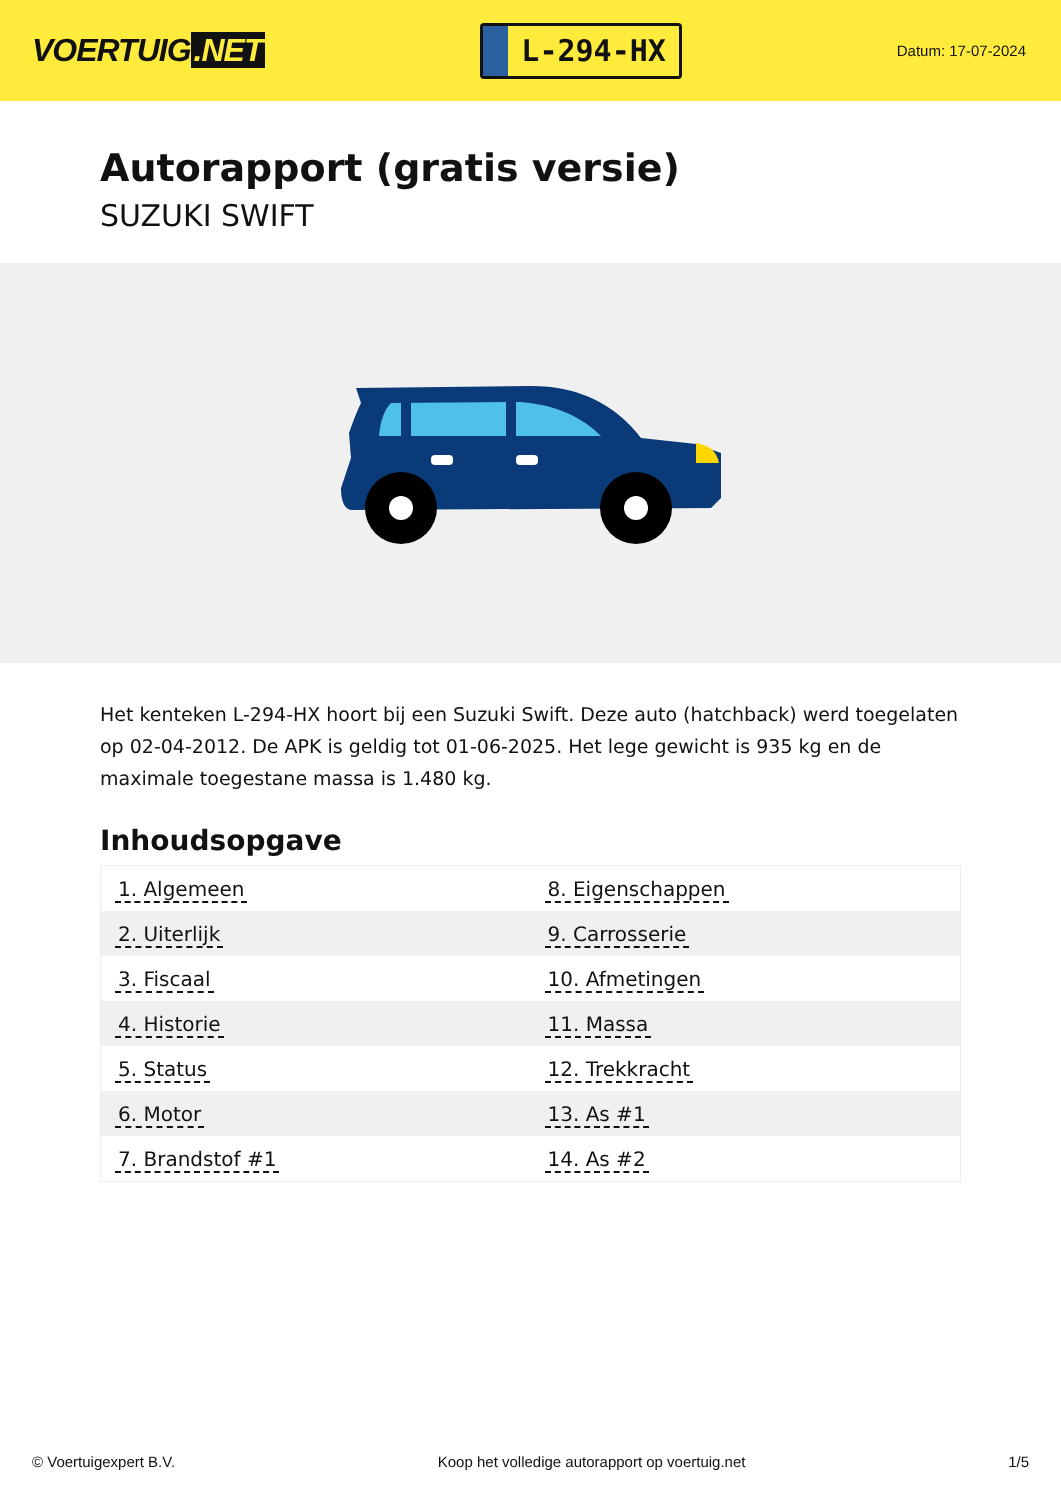VOERTUIG.NET
L-294-HX
Datum: 17-07-2024
Autorapport (gratis versie)
SUZUKI SWIFT
Het kenteken L-294-HX hoort bij een Suzuki Swift. Deze auto (hatchback) werd toegelaten op 02-04-2012. De APK is geldig tot 01-06-2025. Het lege gewicht is 935 kg en de maximale toegestane massa is 1.480 kg.
Inhoudsopgave
| 1. Algemeen | 8. Eigenschappen |
| 2. Uiterlijk | 9. Carrosserie |
| 3. Fiscaal | 10. Afmetingen |
| 4. Historie | 11. Massa |
| 5. Status | 12. Trekkracht |
| 6. Motor | 13. As #1 |
| 7. Brandstof #1 | 14. As #2 |
© Voertuigexpert B.V. Koop het volledige autorapport op voertuig.net 1/5